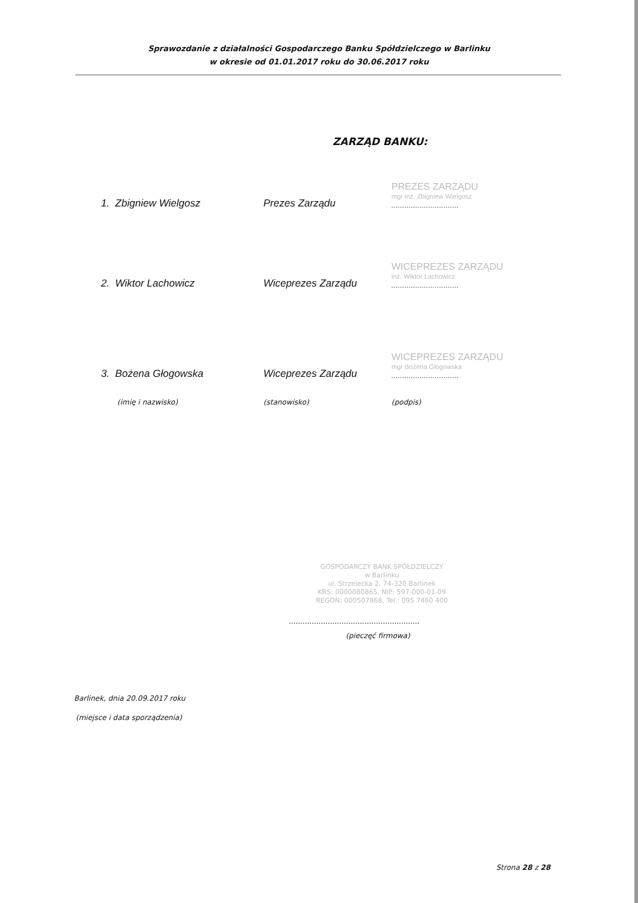Sprawozdanie z działalności Gospodarczego Banku Spółdzielczego w Barlinku
w okresie od 01.01.2017 roku do 30.06.2017 roku
ZARZĄD BANKU:
1. Zbigniew Wielgosz
Prezes Zarządu
PREZES ZARZĄDU
mgr inż. Zbigniew Wielgosz
...............................
2. Wiktor Lachowicz
Wiceprezes Zarządu
WICEPREZES ZARZĄDU
inż. Wiktor Lachowicz
...............................
3. Bożena Głogowska
Wiceprezes Zarządu
WICEPREZES ZARZĄDU
mgr Bożena Głogowska
...............................
(imię i nazwisko) (stanowisko) (podpis)
GOSPODARCZY BANK SPÓŁDZIELCZY
w Barlinku
ul. Strzelecka 2, 74-320 Barlinek
KRS: 0000080865, NIP: 597-000-01-09
REGON: 000507868, Tel.: 095 7460 400
.........................................................
(pieczęć firmowa)
Barlinek, dnia 20.09.2017 roku
(miejsce i data sporządzenia)
Strona 28 z 28